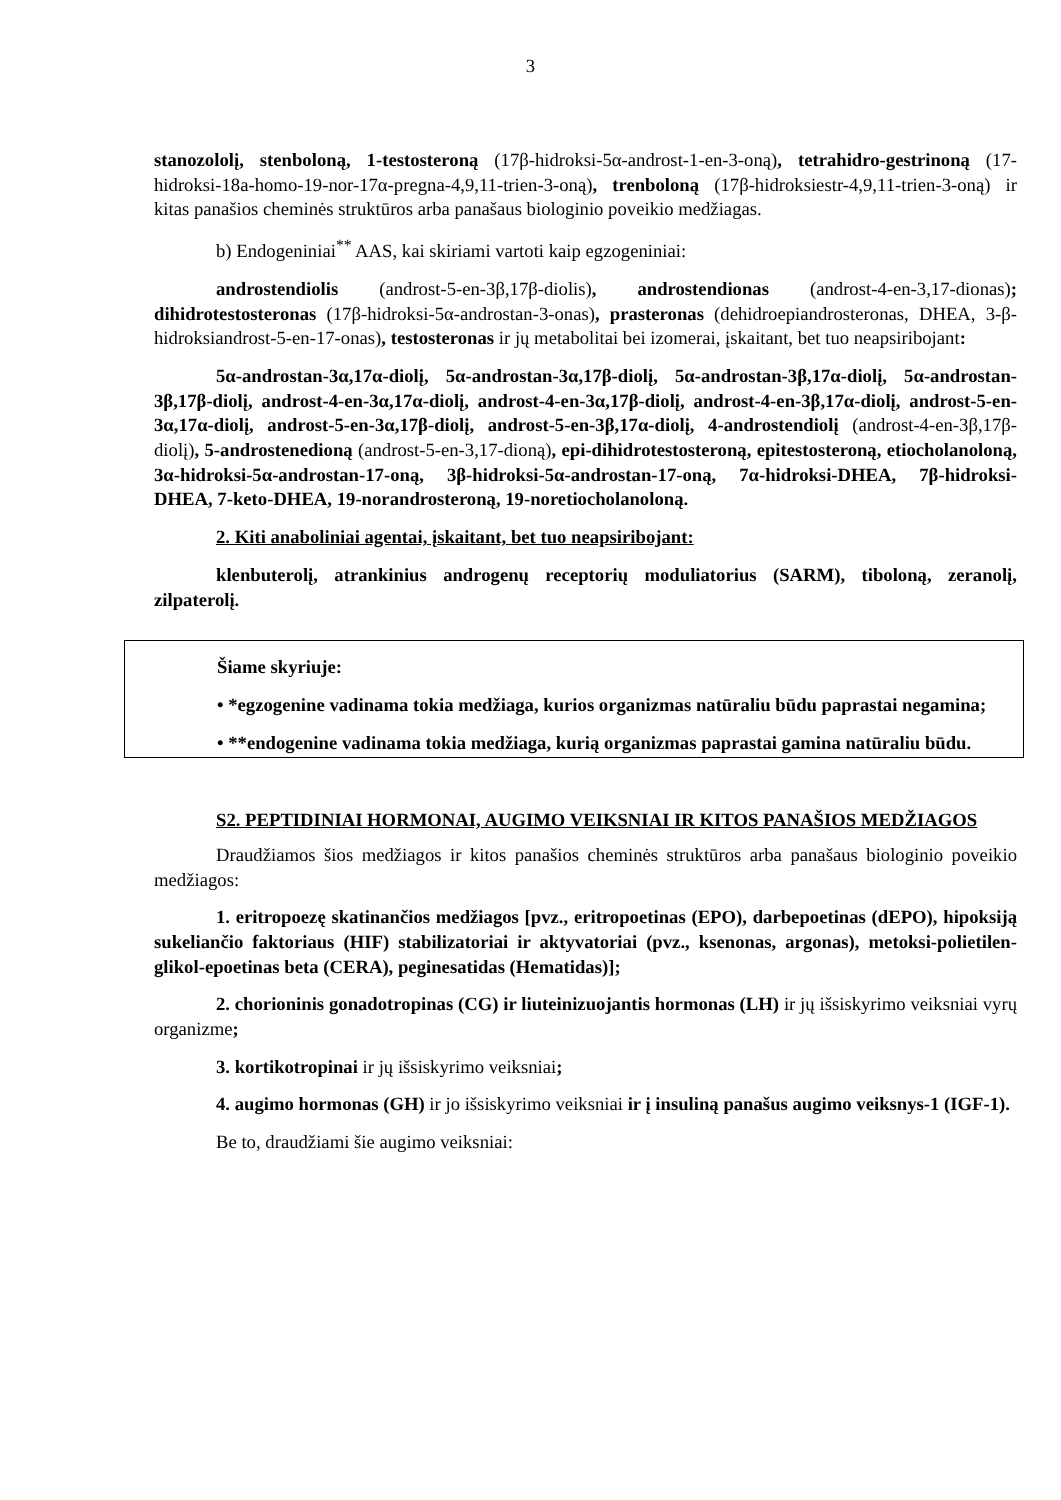3
stanozololį, stenboloną, 1-testosteroną (17β-hidroksi-5α-androst-1-en-3-oną), tetrahidro-gestrinoną (17-hidroksi-18a-homo-19-nor-17α-pregna-4,9,11-trien-3-oną), trenboloną (17β-hidroksiestr-4,9,11-trien-3-oną) ir kitas panašios cheminės struktūros arba panašaus biologinio poveikio medžiagas.
b) Endogeniniai<sup>**</sup> AAS, kai skiriami vartoti kaip egzogeniniai:
androstendiolis (androst-5-en-3β,17β-diolis), androstendionas (androst-4-en-3,17-dionas); dihidrotestosteronas (17β-hidroksi-5α-androstan-3-onas), prasteronas (dehidroepiandrosteronas, DHEA, 3-β-hidroksiandrost-5-en-17-onas), testosteronas ir jų metabolitai bei izomerai, įskaitant, bet tuo neapsiribojant:
5α-androstan-3α,17α-diolį, 5α-androstan-3α,17β-diolį, 5α-androstan-3β,17α-diolį, 5α-androstan-3β,17β-diolį, androst-4-en-3α,17α-diolį, androst-4-en-3α,17β-diolį, androst-4-en-3β,17α-diolį, androst-5-en-3α,17α-diolį, androst-5-en-3α,17β-diolį, androst-5-en-3β,17α-diolį, 4-androstendiolį (androst-4-en-3β,17β-diolį), 5-androstenedioną (androst-5-en-3,17-dioną), epi-dihidrotestosteroną, epitestosteroną, etiocholanoloną, 3α-hidroksi-5α-androstan-17-oną, 3β-hidroksi-5α-androstan-17-oną, 7α-hidroksi-DHEA, 7β-hidroksi-DHEA, 7-keto-DHEA, 19-norandrosteroną, 19-noretiocholanoloną.
2. Kiti anaboliniai agentai, įskaitant, bet tuo neapsiribojant:
klenbuterolį, atrankinius androgenų receptorių moduliatorius (SARM), tiboloną, zeranolį, zilpaterolį.
Šiame skyriuje:
• *egzogenine vadinama tokia medžiaga, kurios organizmas natūraliu būdu paprastai negamina;
• **endogenine vadinama tokia medžiaga, kurią organizmas paprastai gamina natūraliu būdu.
S2. PEPTIDINIAI HORMONAI, AUGIMO VEIKSNIAI IR KITOS PANAŠIOS MEDŽIAGOS
Draudžiamos šios medžiagos ir kitos panašios cheminės struktūros arba panašaus biologinio poveikio medžiagos:
1. eritropoezę skatinančios medžiagos [pvz., eritropoetinas (EPO), darbepoetinas (dEPO), hipoksiją sukeliančio faktoriaus (HIF) stabilizatoriai ir aktyvatoriai (pvz., ksenonas, argonas), metoksi-polietilen-glikol-epoetinas beta (CERA), peginesatidas (Hematidas)];
2. chorioninis gonadotropinas (CG) ir liuteinizuojantis hormonas (LH) ir jų išsiskyrimo veiksniai vyrų organizme;
3. kortikotropinai ir jų išsiskyrimo veiksniai;
4. augimo hormonas (GH) ir jo išsiskyrimo veiksniai ir į insuliną panašus augimo veiksnys-1 (IGF-1).
Be to, draudžiami šie augimo veiksniai: